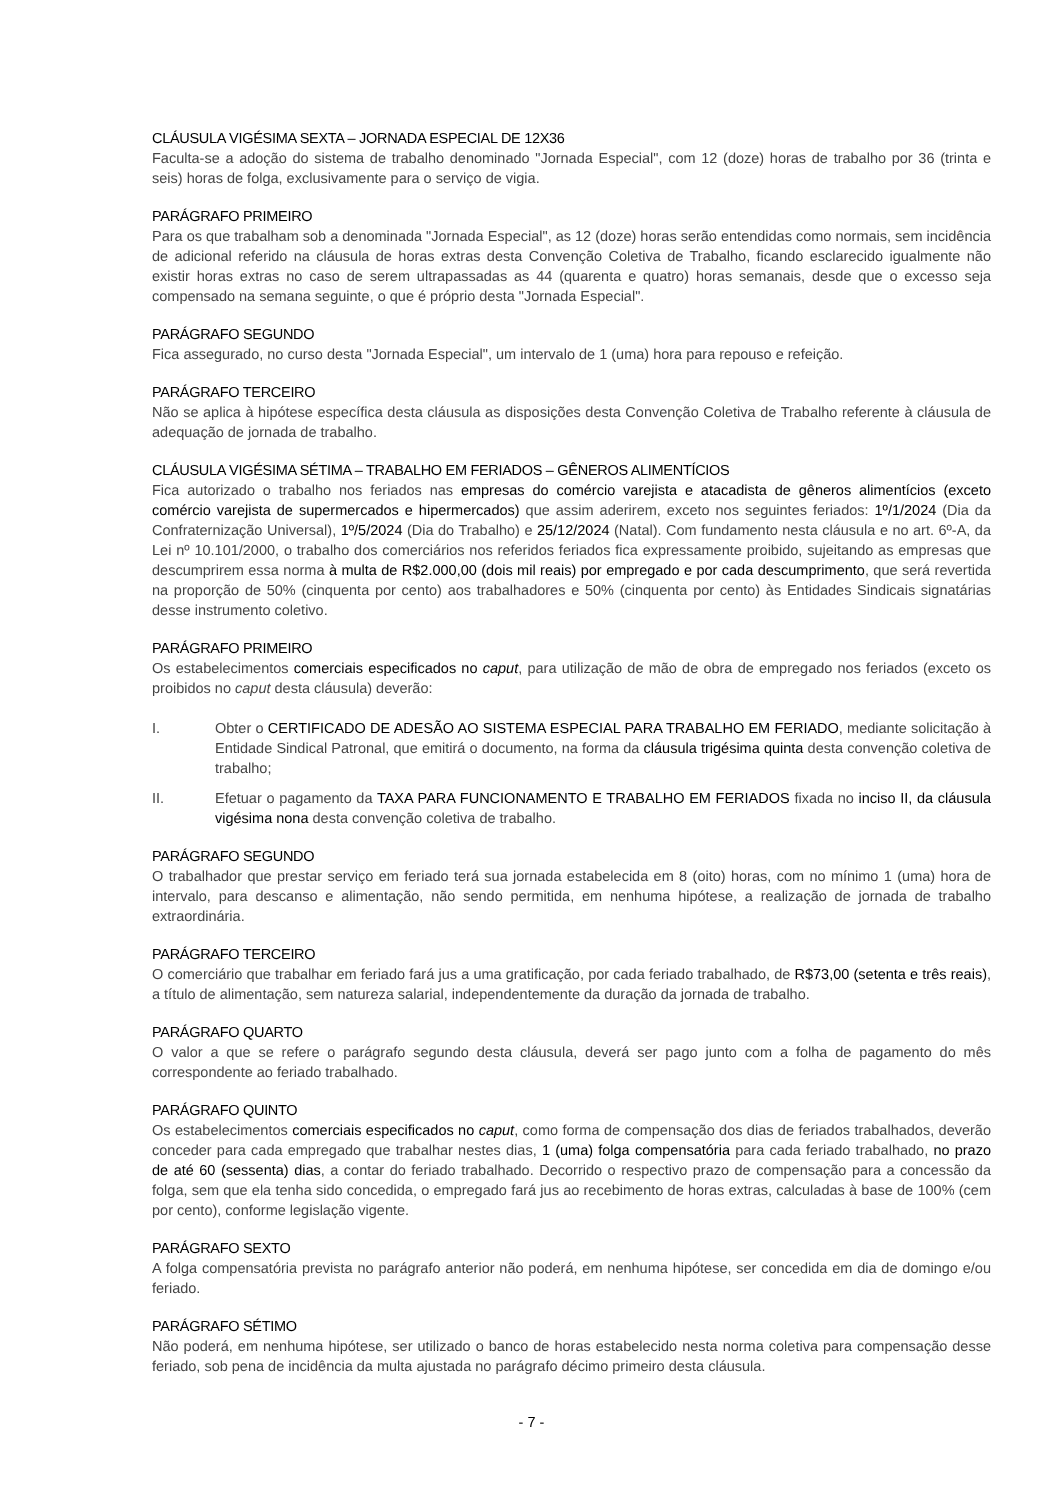CLÁUSULA VIGÉSIMA SEXTA – JORNADA ESPECIAL DE 12X36
Faculta-se a adoção do sistema de trabalho denominado "Jornada Especial", com 12 (doze) horas de trabalho por 36 (trinta e seis) horas de folga, exclusivamente para o serviço de vigia.
PARÁGRAFO PRIMEIRO
Para os que trabalham sob a denominada "Jornada Especial", as 12 (doze) horas serão entendidas como normais, sem incidência de adicional referido na cláusula de horas extras desta Convenção Coletiva de Trabalho, ficando esclarecido igualmente não existir horas extras no caso de serem ultrapassadas as 44 (quarenta e quatro) horas semanais, desde que o excesso seja compensado na semana seguinte, o que é próprio desta "Jornada Especial".
PARÁGRAFO SEGUNDO
Fica assegurado, no curso desta "Jornada Especial", um intervalo de 1 (uma) hora para repouso e refeição.
PARÁGRAFO TERCEIRO
Não se aplica à hipótese específica desta cláusula as disposições desta Convenção Coletiva de Trabalho referente à cláusula de adequação de jornada de trabalho.
CLÁUSULA VIGÉSIMA SÉTIMA – TRABALHO EM FERIADOS – GÊNEROS ALIMENTÍCIOS
Fica autorizado o trabalho nos feriados nas empresas do comércio varejista e atacadista de gêneros alimentícios (exceto comércio varejista de supermercados e hipermercados) que assim aderirem, exceto nos seguintes feriados: 1º/1/2024 (Dia da Confraternização Universal), 1º/5/2024 (Dia do Trabalho) e 25/12/2024 (Natal). Com fundamento nesta cláusula e no art. 6º-A, da Lei nº 10.101/2000, o trabalho dos comerciários nos referidos feriados fica expressamente proibido, sujeitando as empresas que descumprirem essa norma à multa de R$2.000,00 (dois mil reais) por empregado e por cada descumprimento, que será revertida na proporção de 50% (cinquenta por cento) aos trabalhadores e 50% (cinquenta por cento) às Entidades Sindicais signatárias desse instrumento coletivo.
PARÁGRAFO PRIMEIRO
Os estabelecimentos comerciais especificados no caput, para utilização de mão de obra de empregado nos feriados (exceto os proibidos no caput desta cláusula) deverão:
I. Obter o CERTIFICADO DE ADESÃO AO SISTEMA ESPECIAL PARA TRABALHO EM FERIADO, mediante solicitação à Entidade Sindical Patronal, que emitirá o documento, na forma da cláusula trigésima quinta desta convenção coletiva de trabalho;
II. Efetuar o pagamento da TAXA PARA FUNCIONAMENTO E TRABALHO EM FERIADOS fixada no inciso II, da cláusula vigésima nona desta convenção coletiva de trabalho.
PARÁGRAFO SEGUNDO
O trabalhador que prestar serviço em feriado terá sua jornada estabelecida em 8 (oito) horas, com no mínimo 1 (uma) hora de intervalo, para descanso e alimentação, não sendo permitida, em nenhuma hipótese, a realização de jornada de trabalho extraordinária.
PARÁGRAFO TERCEIRO
O comerciário que trabalhar em feriado fará jus a uma gratificação, por cada feriado trabalhado, de R$73,00 (setenta e três reais), a título de alimentação, sem natureza salarial, independentemente da duração da jornada de trabalho.
PARÁGRAFO QUARTO
O valor a que se refere o parágrafo segundo desta cláusula, deverá ser pago junto com a folha de pagamento do mês correspondente ao feriado trabalhado.
PARÁGRAFO QUINTO
Os estabelecimentos comerciais especificados no caput, como forma de compensação dos dias de feriados trabalhados, deverão conceder para cada empregado que trabalhar nestes dias, 1 (uma) folga compensatória para cada feriado trabalhado, no prazo de até 60 (sessenta) dias, a contar do feriado trabalhado. Decorrido o respectivo prazo de compensação para a concessão da folga, sem que ela tenha sido concedida, o empregado fará jus ao recebimento de horas extras, calculadas à base de 100% (cem por cento), conforme legislação vigente.
PARÁGRAFO SEXTO
A folga compensatória prevista no parágrafo anterior não poderá, em nenhuma hipótese, ser concedida em dia de domingo e/ou feriado.
PARÁGRAFO SÉTIMO
Não poderá, em nenhuma hipótese, ser utilizado o banco de horas estabelecido nesta norma coletiva para compensação desse feriado, sob pena de incidência da multa ajustada no parágrafo décimo primeiro desta cláusula.
- 7 -